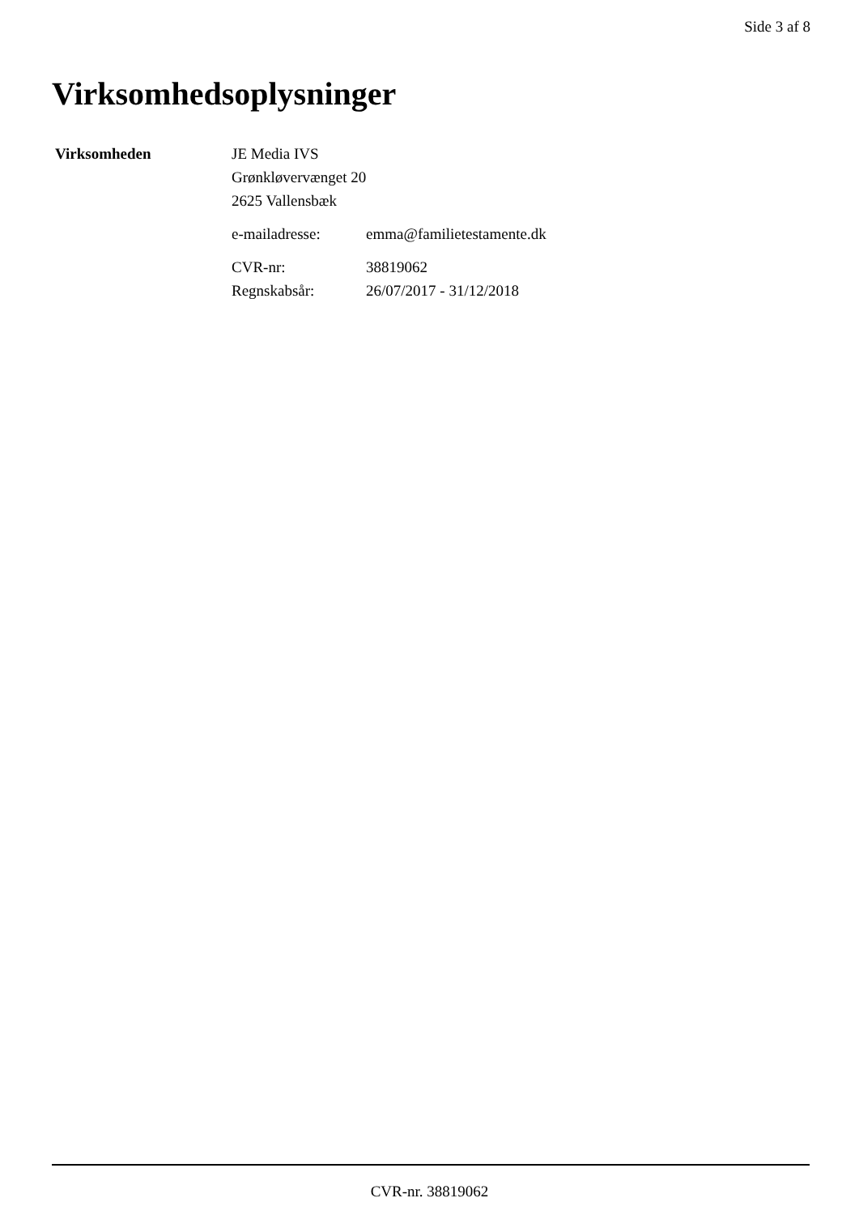Side 3 af 8
Virksomhedsoplysninger
| Virksomheden | JE Media IVS Grønkløvervænget 20 2625 Vallensbæk | |
| | e-mailadresse: | emma@familietestamente.dk |
| | CVR-nr: | 38819062 |
| | Regnskabsår: | 26/07/2017 - 31/12/2018 |
CVR-nr. 38819062